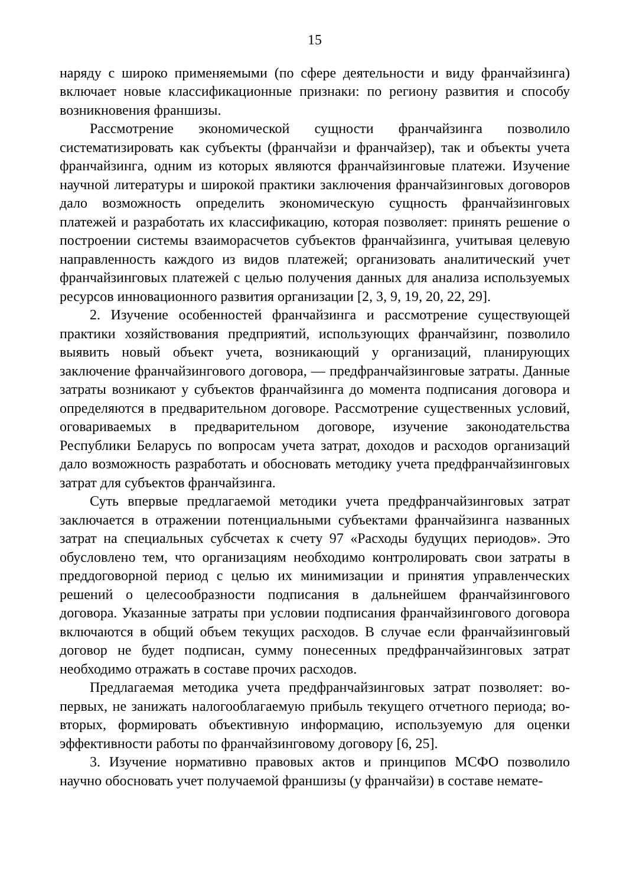15
наряду с широко применяемыми (по сфере деятельности и виду франчайзинга) включает новые классификационные признаки: по региону развития и способу возникновения франшизы.
Рассмотрение экономической сущности франчайзинга позволило систематизировать как субъекты (франчайзи и франчайзер), так и объекты учета франчайзинга, одним из которых являются франчайзинговые платежи. Изучение научной литературы и широкой практики заключения франчайзинговых договоров дало возможность определить экономическую сущность франчайзинговых платежей и разработать их классификацию, которая позволяет: принять решение о построении системы взаиморасчетов субъектов франчайзинга, учитывая целевую направленность каждого из видов платежей; организовать аналитический учет франчайзинговых платежей с целью получения данных для анализа используемых ресурсов инновационного развития организации [2, 3, 9, 19, 20, 22, 29].
2. Изучение особенностей франчайзинга и рассмотрение существующей практики хозяйствования предприятий, использующих франчайзинг, позволило выявить новый объект учета, возникающий у организаций, планирующих заключение франчайзингового договора, — предфранчайзинговые затраты. Данные затраты возникают у субъектов франчайзинга до момента подписания договора и определяются в предварительном договоре. Рассмотрение существенных условий, оговариваемых в предварительном договоре, изучение законодательства Республики Беларусь по вопросам учета затрат, доходов и расходов организаций дало возможность разработать и обосновать методику учета предфранчайзинговых затрат для субъектов франчайзинга.
Суть впервые предлагаемой методики учета предфранчайзинговых затрат заключается в отражении потенциальными субъектами франчайзинга названных затрат на специальных субсчетах к счету 97 «Расходы будущих периодов». Это обусловлено тем, что организациям необходимо контролировать свои затраты в преддоговорной период с целью их минимизации и принятия управленческих решений о целесообразности подписания в дальнейшем франчайзингового договора. Указанные затраты при условии подписания франчайзингового договора включаются в общий объем текущих расходов. В случае если франчайзинговый договор не будет подписан, сумму понесенных предфранчайзинговых затрат необходимо отражать в составе прочих расходов.
Предлагаемая методика учета предфранчайзинговых затрат позволяет: во-первых, не занижать налогооблагаемую прибыль текущего отчетного периода; во-вторых, формировать объективную информацию, используемую для оценки эффективности работы по франчайзинговому договору [6, 25].
3. Изучение нормативно правовых актов и принципов МСФО позволило научно обосновать учет получаемой франшизы (у франчайзи) в составе немате-